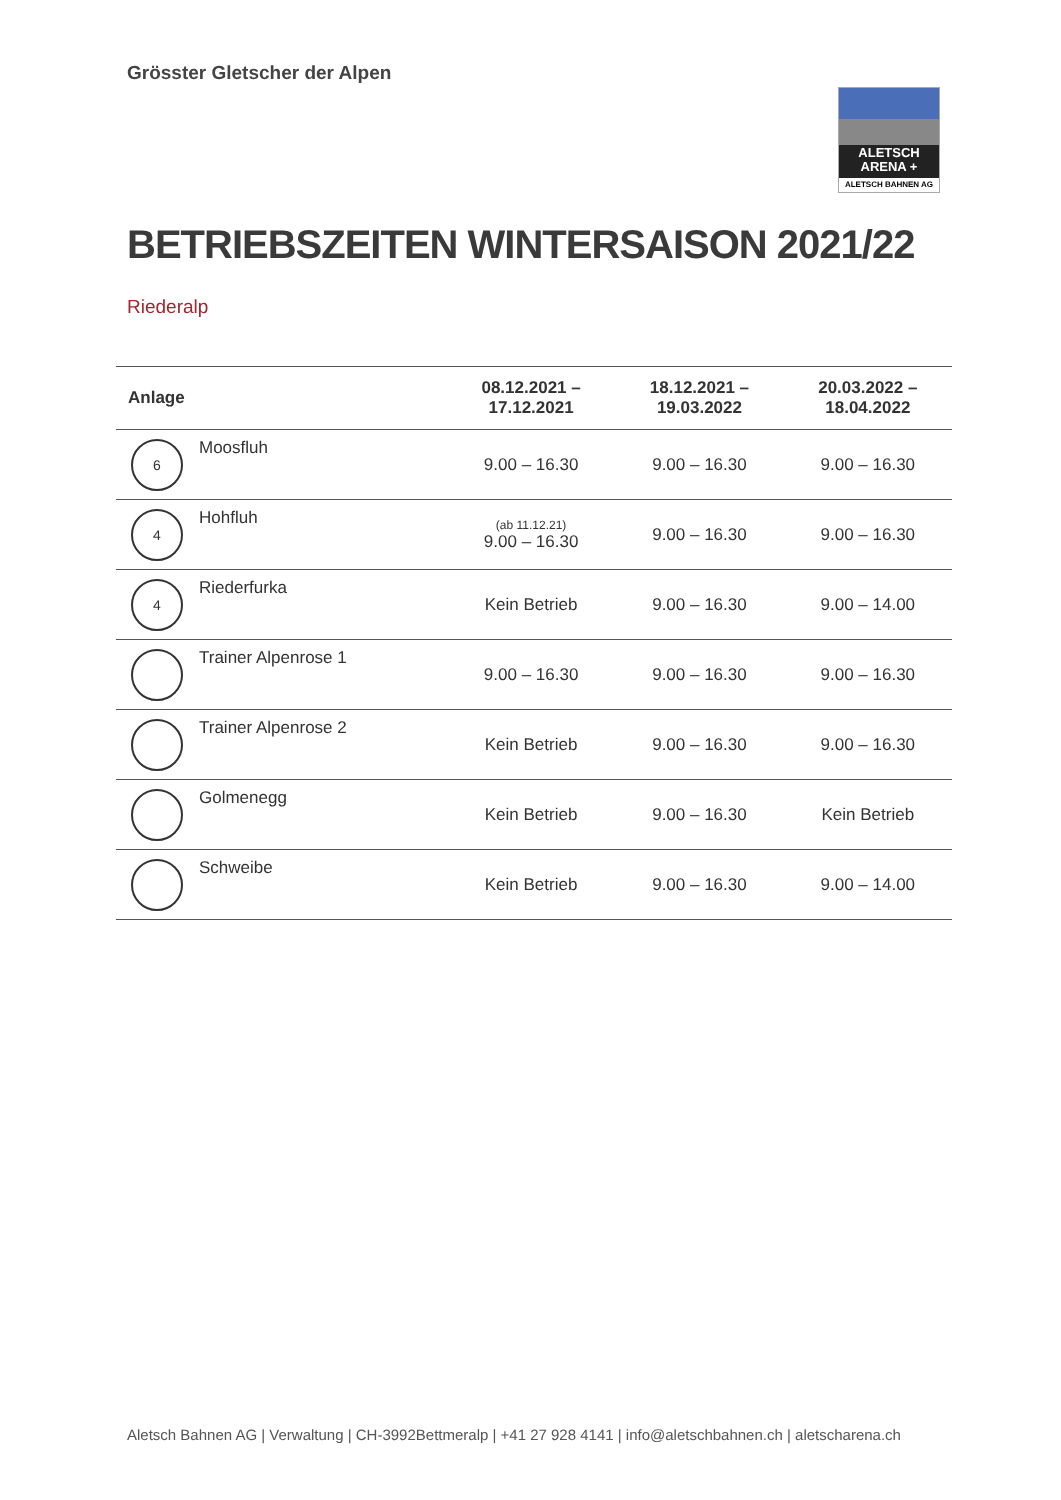Grösster Gletscher der Alpen
ALETSCH
ARENA +
ALETSCH BAHNEN AG
BETRIEBSZEITEN WINTERSAISON 2021/22
Riederalp
| Anlage | | 08.12.2021 – 17.12.2021 | 18.12.2021 – 19.03.2022 | 20.03.2022 – 18.04.2022 |
| --- | --- | --- | --- | --- |
| 6 | Moosfluh | 9.00 – 16.30 | 9.00 – 16.30 | 9.00 – 16.30 |
| 4 | Hohfluh | (ab 11.12.21) 9.00 – 16.30 | 9.00 – 16.30 | 9.00 – 16.30 |
| 4 | Riederfurka | Kein Betrieb | 9.00 – 16.30 | 9.00 – 14.00 |
| | Trainer Alpenrose 1 | 9.00 – 16.30 | 9.00 – 16.30 | 9.00 – 16.30 |
| | Trainer Alpenrose 2 | Kein Betrieb | 9.00 – 16.30 | 9.00 – 16.30 |
| | Golmenegg | Kein Betrieb | 9.00 – 16.30 | Kein Betrieb |
| | Schweibe | Kein Betrieb | 9.00 – 16.30 | 9.00 – 14.00 |
Aletsch Bahnen AG | Verwaltung | CH-3992Bettmeralp | +41 27 928 4141 | info@aletschbahnen.ch | aletscharena.ch